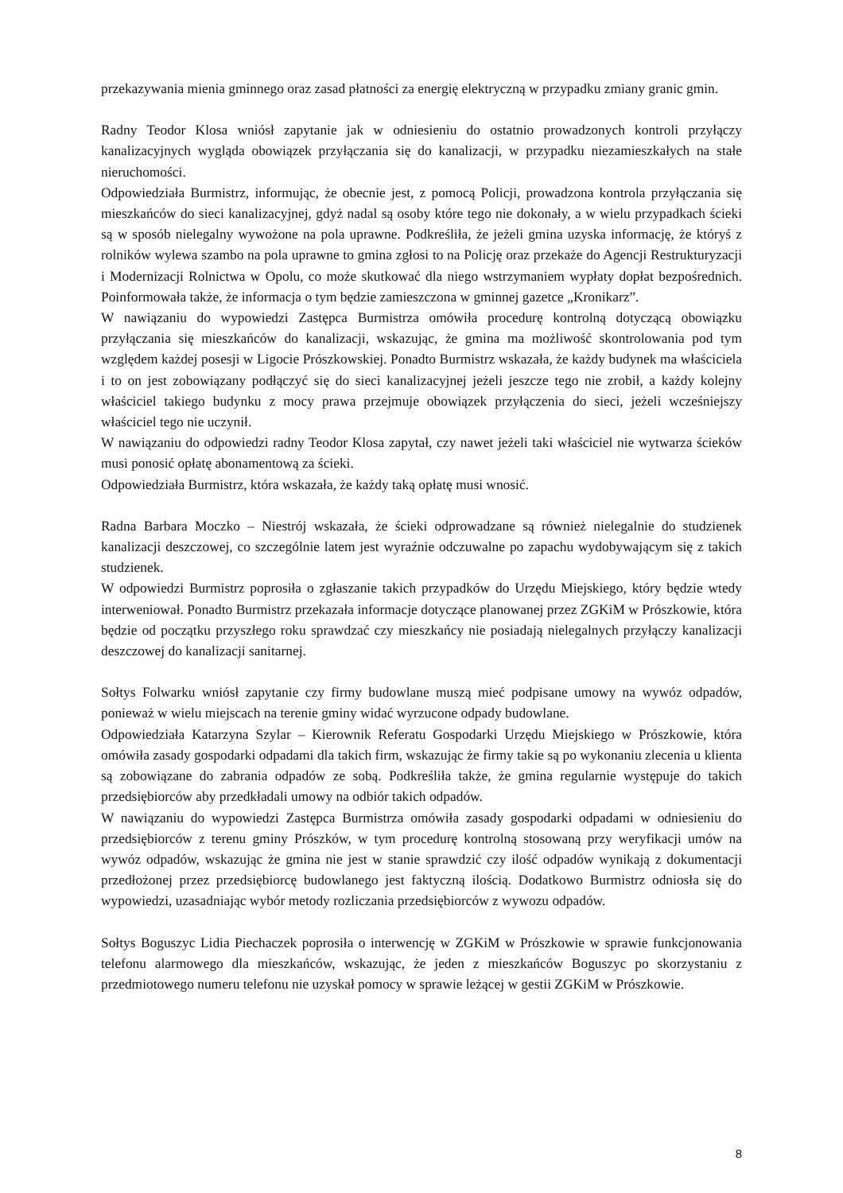przekazywania mienia gminnego oraz zasad płatności za energię elektryczną w przypadku zmiany granic gmin.
Radny Teodor Klosa wniósł zapytanie jak w odniesieniu do ostatnio prowadzonych kontroli przyłączy kanalizacyjnych wygląda obowiązek przyłączania się do kanalizacji, w przypadku niezamieszkałych na stałe nieruchomości.
Odpowiedziała Burmistrz, informując, że obecnie jest, z pomocą Policji, prowadzona kontrola przyłączania się mieszkańców do sieci kanalizacyjnej, gdyż nadal są osoby które tego nie dokonały, a w wielu przypadkach ścieki są w sposób nielegalny wywożone na pola uprawne. Podkreśliła, że jeżeli gmina uzyska informację, że któryś z rolników wylewa szambo na pola uprawne to gmina zgłosi to na Policję oraz przekaże do Agencji Restrukturyzacji i Modernizacji Rolnictwa w Opolu, co może skutkować dla niego wstrzymaniem wypłaty dopłat bezpośrednich. Poinformowała także, że informacja o tym będzie zamieszczona w gminnej gazetce „Kronikarz”.
W nawiązaniu do wypowiedzi Zastępca Burmistrza omówiła procedurę kontrolną dotyczącą obowiązku przyłączania się mieszkańców do kanalizacji, wskazując, że gmina ma możliwość skontrolowania pod tym względem każdej posesji w Ligocie Prószkowskiej. Ponadto Burmistrz wskazała, że każdy budynek ma właściciela i to on jest zobowiązany podłączyć się do sieci kanalizacyjnej jeżeli jeszcze tego nie zrobił, a każdy kolejny właściciel takiego budynku z mocy prawa przejmuje obowiązek przyłączenia do sieci, jeżeli wcześniejszy właściciel tego nie uczynił.
W nawiązaniu do odpowiedzi radny Teodor Klosa zapytał, czy nawet jeżeli taki właściciel nie wytwarza ścieków musi ponosić opłatę abonamentową za ścieki.
Odpowiedziała Burmistrz, która wskazała, że każdy taką opłatę musi wnosić.
Radna Barbara Moczko – Niestrój wskazała, że ścieki odprowadzane są również nielegalnie do studzienek kanalizacji deszczowej, co szczególnie latem jest wyraźnie odczuwalne po zapachu wydobywającym się z takich studzienek.
W odpowiedzi Burmistrz poprosiła o zgłaszanie takich przypadków do Urzędu Miejskiego, który będzie wtedy interweniował. Ponadto Burmistrz przekazała informacje dotyczące planowanej przez ZGKiM w Prószkowie, która będzie od początku przyszłego roku sprawdzać czy mieszkańcy nie posiadają nielegalnych przyłączy kanalizacji deszczowej do kanalizacji sanitarnej.
Sołtys Folwarku wniósł zapytanie czy firmy budowlane muszą mieć podpisane umowy na wywóz odpadów, ponieważ w wielu miejscach na terenie gminy widać wyrzucone odpady budowlane.
Odpowiedziała Katarzyna Szylar – Kierownik Referatu Gospodarki Urzędu Miejskiego w Prószkowie, która omówiła zasady gospodarki odpadami dla takich firm, wskazując że firmy takie są po wykonaniu zlecenia u klienta są zobowiązane do zabrania odpadów ze sobą. Podkreśliła także, że gmina regularnie występuje do takich przedsiębiorców aby przedkładali umowy na odbiór takich odpadów.
W nawiązaniu do wypowiedzi Zastępca Burmistrza omówiła zasady gospodarki odpadami w odniesieniu do przedsiębiorców z terenu gminy Prószków, w tym procedurę kontrolną stosowaną przy weryfikacji umów na wywóz odpadów, wskazując że gmina nie jest w stanie sprawdzić czy ilość odpadów wynikają z dokumentacji przedłożonej przez przedsiębiorcę budowlanego jest faktyczną ilością. Dodatkowo Burmistrz odniosła się do wypowiedzi, uzasadniając wybór metody rozliczania przedsiębiorców z wywozu odpadów.
Sołtys Boguszyc Lidia Piechaczek poprosiła o interwencję w ZGKiM w Prószkowie w sprawie funkcjonowania telefonu alarmowego dla mieszkańców, wskazując, że jeden z mieszkańców Boguszyc po skorzystaniu z przedmiotowego numeru telefonu nie uzyskał pomocy w sprawie leżącej w gestii ZGKiM w Prószkowie.
8